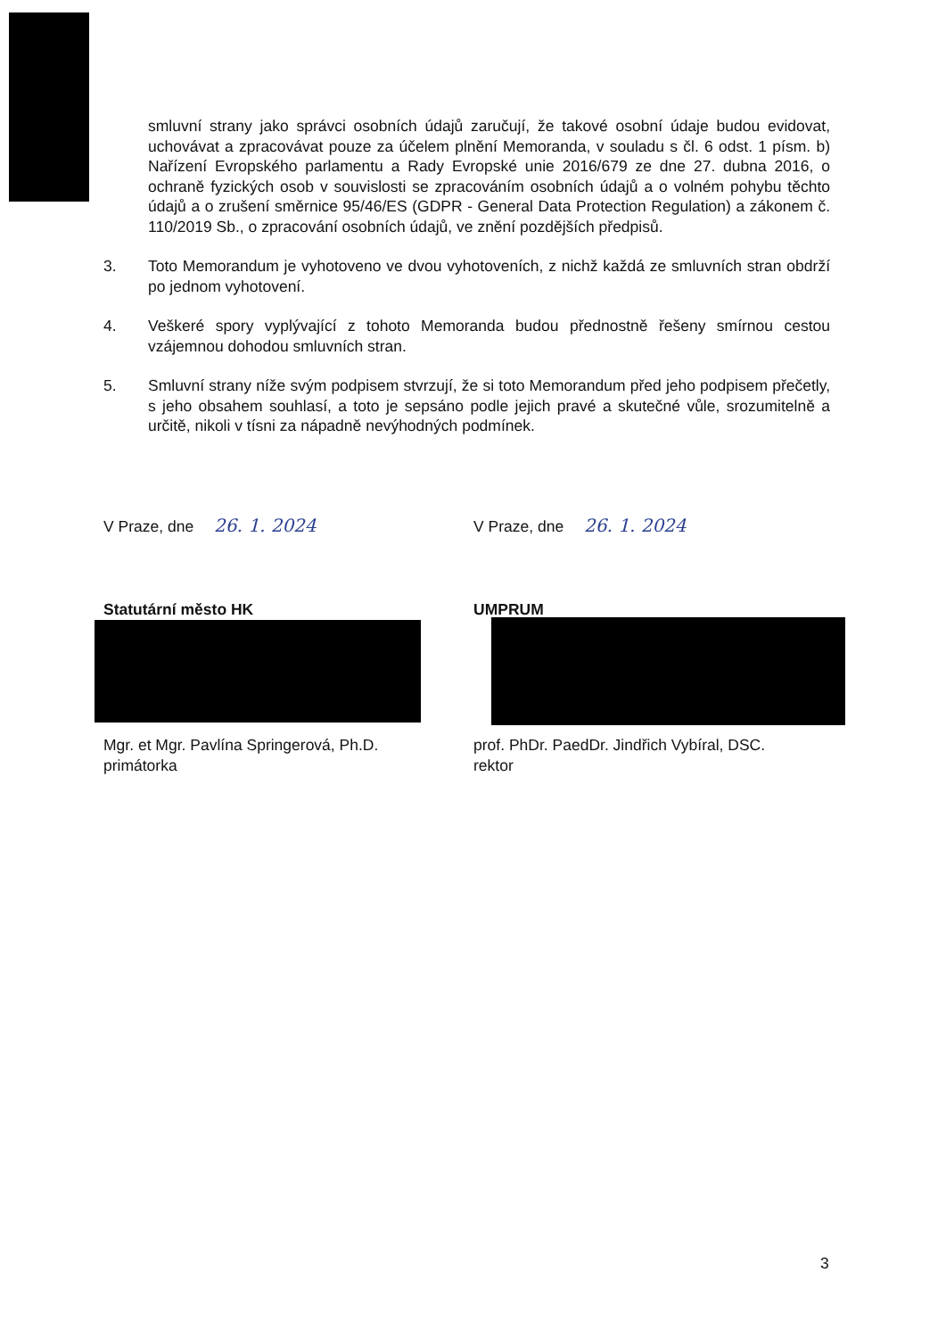smluvní strany jako správci osobních údajů zaručují, že takové osobní údaje budou evidovat, uchovávat a zpracovávat pouze za účelem plnění Memoranda, v souladu s čl. 6 odst. 1 písm. b) Nařízení Evropského parlamentu a Rady Evropské unie 2016/679 ze dne 27. dubna 2016, o ochraně fyzických osob v souvislosti se zpracováním osobních údajů a o volném pohybu těchto údajů a o zrušení směrnice 95/46/ES (GDPR - General Data Protection Regulation) a zákonem č. 110/2019 Sb., o zpracování osobních údajů, ve znění pozdějších předpisů.
3. Toto Memorandum je vyhotoveno ve dvou vyhotoveních, z nichž každá ze smluvních stran obdrží po jednom vyhotovení.
4. Veškeré spory vyplývající z tohoto Memoranda budou přednostně řešeny smírnou cestou vzájemnou dohodou smluvních stran.
5. Smluvní strany níže svým podpisem stvrzují, že si toto Memorandum před jeho podpisem přečetly, s jeho obsahem souhlasí, a toto je sepsáno podle jejich pravé a skutečné vůle, srozumitelně a určitě, nikoli v tísni za nápadně nevýhodných podmínek.
V Praze, dne 26. 1. 2024
Statutární město HK
Mgr. et Mgr. Pavlína Springerová, Ph.D.
primátorka
V Praze, dne 26. 1. 2024
UMPRUM
prof. PhDr. PaedDr. Jindřich Vybíral, DSC.
rektor
3